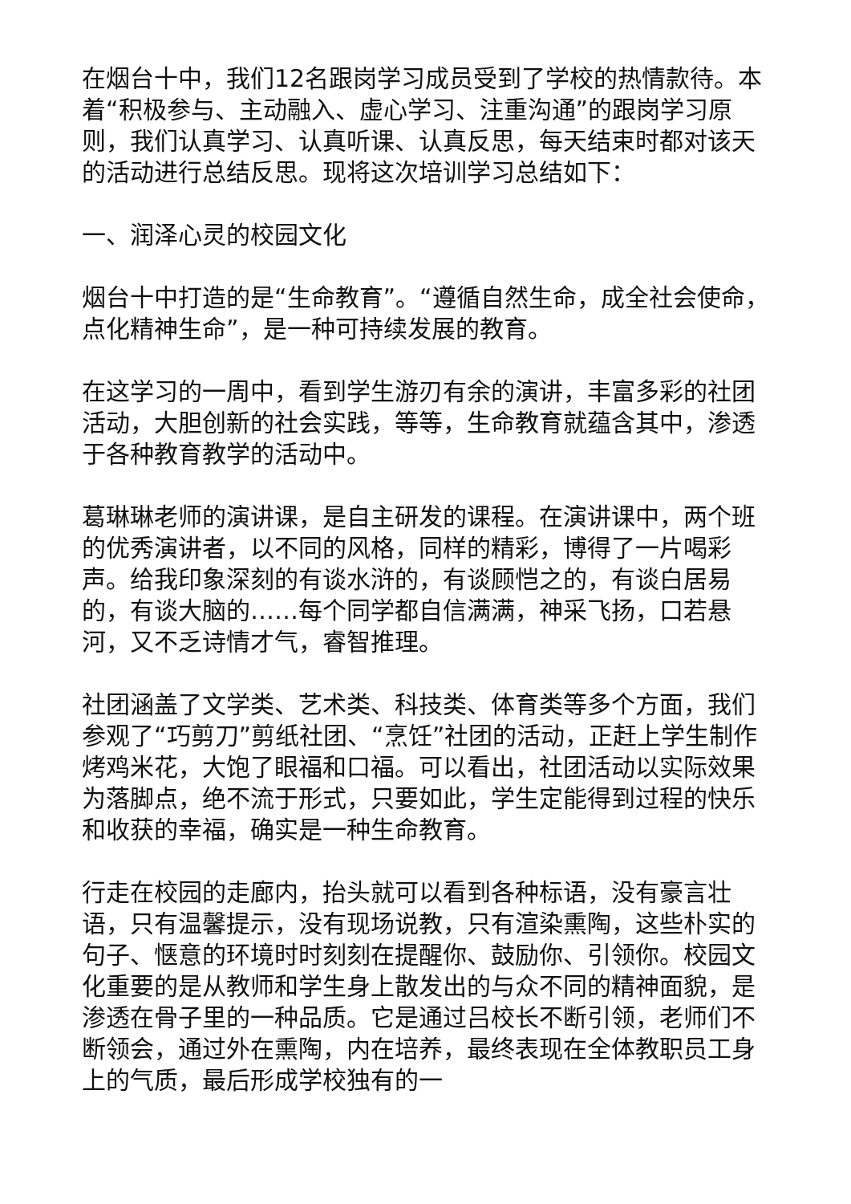在烟台十中，我们12名跟岗学习成员受到了学校的热情款待。本着“积极参与、主动融入、虚心学习、注重沟通”的跟岗学习原则，我们认真学习、认真听课、认真反思，每天结束时都对该天的活动进行总结反思。现将这次培训学习总结如下：
一、润泽心灵的校园文化
烟台十中打造的是“生命教育”。“遵循自然生命，成全社会使命，点化精神生命”，是一种可持续发展的教育。
在这学习的一周中，看到学生游刃有余的演讲，丰富多彩的社团活动，大胆创新的社会实践，等等，生命教育就蕴含其中，渗透于各种教育教学的活动中。
葛琳琳老师的演讲课，是自主研发的课程。在演讲课中，两个班的优秀演讲者，以不同的风格，同样的精彩，博得了一片喝彩声。给我印象深刻的有谈水浒的，有谈顾恺之的，有谈白居易的，有谈大脑的……每个同学都自信满满，神采飞扬，口若悬河，又不乏诗情才气，睿智推理。
社团涵盖了文学类、艺术类、科技类、体育类等多个方面，我们参观了“巧剪刀”剪纸社团、“烹饪”社团的活动，正赶上学生制作烤鸡米花，大饱了眼福和口福。可以看出，社团活动以实际效果为落脚点，绝不流于形式，只要如此，学生定能得到过程的快乐和收获的幸福，确实是一种生命教育。
行走在校园的走廊内，抬头就可以看到各种标语，没有豪言壮语，只有温馨提示，没有现场说教，只有渲染熏陶，这些朴实的句子、惬意的环境时时刻刻在提醒你、鼓励你、引领你。校园文化重要的是从教师和学生身上散发出的与众不同的精神面貌，是渗透在骨子里的一种品质。它是通过吕校长不断引领，老师们不断领会，通过外在熏陶，内在培养，最终表现在全体教职员工身上的气质，最后形成学校独有的一